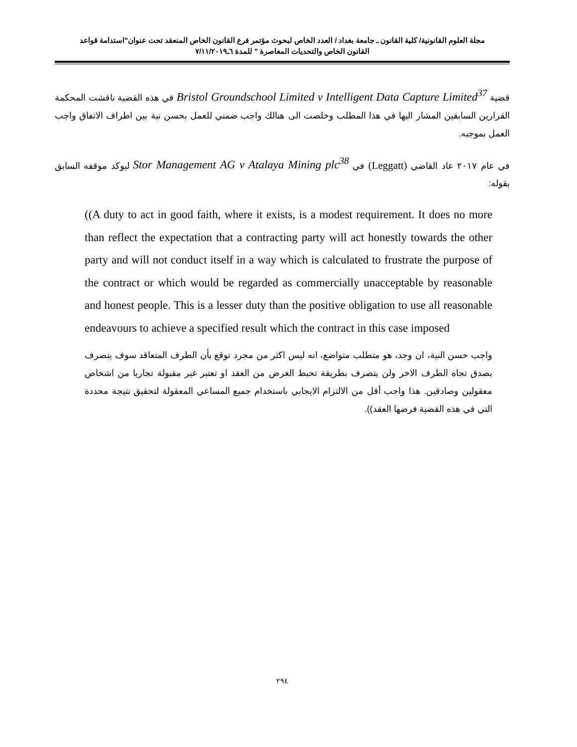مجلة العلوم القانونية/ كلية القانون ـ جامعة بغداد / العدد الخاص لبحوث مؤتمر فرع القانون الخاص المنعقد تحت عنوان"استدامة قواعد
القانون الخاص والتحديات المعاصرة " للمدة ٦ـ٧/١١/٢٠١٩
قضية Bristol Groundschool Limited v Intelligent Data Capture Limited<sup>37</sup> في هذه القضية ناقشت المحكمة القرارين السابقين المشار اليها في هذا المطلب وخلصت الى هنالك واجب ضمني للعمل بحسن نية بين اطراف الاتفاق واجب العمل بموجبه.
في عام ٢٠١٧ عاد القاضي (Leggatt) في Stor Management AG v Atalaya Mining plc<sup>38</sup> ليوكد موقفه السابق بقوله:
((A duty to act in good faith, where it exists, is a modest requirement. It does no more than reflect the expectation that a contracting party will act honestly towards the other party and will not conduct itself in a way which is calculated to frustrate the purpose of the contract or which would be regarded as commercially unacceptable by reasonable and honest people. This is a lesser duty than the positive obligation to use all reasonable endeavours to achieve a specified result which the contract in this case imposed
واجب حسن النية، ان وجد، هو متطلب متواضع، انه ليس اكثر من مجرد توقع بأن الطرف المتعاقد سوف يتصرف بصدق تجاه الطرف الاخر ولن يتصرف بطريقة تحبط الغرض من العقد او تعتبر غير مقبولة تجاريا من اشخاص معقولين وصادقين. هذا واجب أقل من الالتزام الايجابي باستخدام جميع المساعي المعقولة لتحقيق نتيجة محددة التي في هذه القضية فرضها العقد)).
٢٩٤